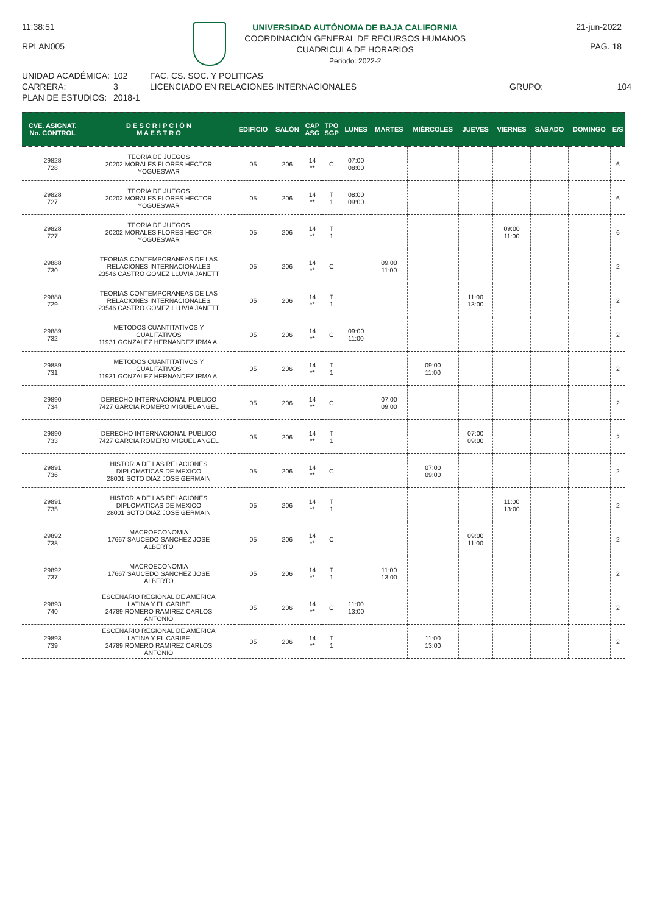11:38:51
RPLAN005
UNIVERSIDAD AUTÓNOMA DE BAJA CALIFORNIA
COORDINACIÓN GENERAL DE RECURSOS HUMANOS
CUADRICULA DE HORARIOS
Periodo: 2022-2
21-jun-2022
PAG. 18
UNIDAD ACADÉMICA:
CARRERA:
PLAN DE ESTUDIOS:
102
3
2018-1
FAC. CS. SOC. Y POLITICAS
LICENCIADO EN RELACIONES INTERNACIONALES
GRUPO:
104
| CVE. ASIGNAT. No. CONTROL | D E S C R I P C I Ó N M A E S T R O | EDIFICIO | SALÓN | CAP ASG | TPO SGP | LUNES | MARTES | MIÉRCOLES | JUEVES | VIERNES | SÁBADO | DOMINGO | E/S |
| --- | --- | --- | --- | --- | --- | --- | --- | --- | --- | --- | --- | --- | --- |
| 29828 728 | TEORIA DE JUEGOS 20202 MORALES FLORES HECTOR YOGUESWAR | 05 | 206 | 14 ** | C | 07:00 08:00 | | | | | | | 6 |
| 29828 727 | TEORIA DE JUEGOS 20202 MORALES FLORES HECTOR YOGUESWAR | 05 | 206 | 14 ** | T 1 | 08:00 09:00 | | | | | | | 6 |
| 29828 727 | TEORIA DE JUEGOS 20202 MORALES FLORES HECTOR YOGUESWAR | 05 | 206 | 14 ** | T 1 | | | | | 09:00 11:00 | | | 6 |
| 29888 730 | TEORIAS CONTEMPORANEAS DE LAS RELACIONES INTERNACIONALES 23546 CASTRO GOMEZ LLUVIA JANETT | 05 | 206 | 14 ** | C | | 09:00 11:00 | | | | | | 2 |
| 29888 729 | TEORIAS CONTEMPORANEAS DE LAS RELACIONES INTERNACIONALES 23546 CASTRO GOMEZ LLUVIA JANETT | 05 | 206 | 14 ** | T 1 | | | | 11:00 13:00 | | | | 2 |
| 29889 732 | METODOS CUANTITATIVOS Y CUALITATIVOS 11931 GONZALEZ HERNANDEZ IRMA A. | 05 | 206 | 14 ** | C | 09:00 11:00 | | | | | | | 2 |
| 29889 731 | METODOS CUANTITATIVOS Y CUALITATIVOS 11931 GONZALEZ HERNANDEZ IRMA A. | 05 | 206 | 14 ** | T 1 | | | 09:00 11:00 | | | | | 2 |
| 29890 734 | DERECHO INTERNACIONAL PUBLICO 7427 GARCIA ROMERO MIGUEL ANGEL | 05 | 206 | 14 ** | C | | 07:00 09:00 | | | | | | 2 |
| 29890 733 | DERECHO INTERNACIONAL PUBLICO 7427 GARCIA ROMERO MIGUEL ANGEL | 05 | 206 | 14 ** | T 1 | | | | 07:00 09:00 | | | | 2 |
| 29891 736 | HISTORIA DE LAS RELACIONES DIPLOMATICAS DE MEXICO 28001 SOTO DIAZ JOSE GERMAIN | 05 | 206 | 14 ** | C | | | 07:00 09:00 | | | | | 2 |
| 29891 735 | HISTORIA DE LAS RELACIONES DIPLOMATICAS DE MEXICO 28001 SOTO DIAZ JOSE GERMAIN | 05 | 206 | 14 ** | T 1 | | | | | 11:00 13:00 | | | 2 |
| 29892 738 | MACROECONOMIA 17667 SAUCEDO SANCHEZ JOSE ALBERTO | 05 | 206 | 14 ** | C | | | | 09:00 11:00 | | | | 2 |
| 29892 737 | MACROECONOMIA 17667 SAUCEDO SANCHEZ JOSE ALBERTO | 05 | 206 | 14 ** | T 1 | | 11:00 13:00 | | | | | | 2 |
| 29893 740 | ESCENARIO REGIONAL DE AMERICA LATINA Y EL CARIBE 24789 ROMERO RAMIREZ CARLOS ANTONIO | 05 | 206 | 14 ** | C | 11:00 13:00 | | | | | | | 2 |
| 29893 739 | ESCENARIO REGIONAL DE AMERICA LATINA Y EL CARIBE 24789 ROMERO RAMIREZ CARLOS ANTONIO | 05 | 206 | 14 ** | T 1 | | | 11:00 13:00 | | | | | 2 |